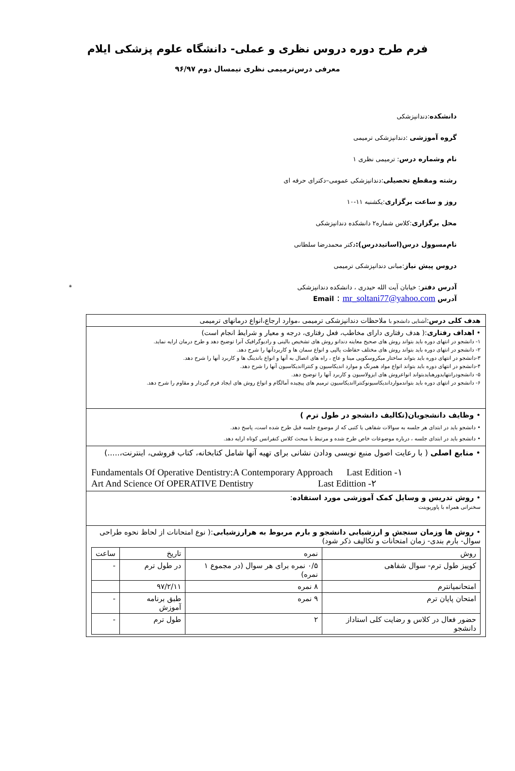فرم طرح دوره دروس نظری و عملی- دانشگاه علوم پزشکی ایلام
معرفی درس‌ترمیمی نظری نیمسال دوم ۹۶/۹۷
دانشکده:دندانپزشکی
گروه آموزشی :دندانپزشکی ترمیمی
نام وشماره درس: ترمیمی نظری ۱
رشته ومقطع تحصیلی:دندانپزشکی عمومی–دکترای حرفه ای
روز و ساعت برگزاری:یکشنبه ۱۱-۱۰
محل برگزاری:کلاس شماره۲ دانشکده دندانپزشکی
نام‌مسوول درس(اساتیددرس): دکتر محمدرضا سلطانی
دروس پیش نیاز:مبانی دندانپزشکی ترمیمی
آدرس دفتر: خیابان آیت الله حیدری ، دانشکده دندانپزشکی *
آدرس Email : mr_soltani77@yahoo.com
هدف کلی درس:آشنایی دانشجو با ملاحظات دندانپزشکی ترمیمی ،موارد ارجاع،انواع درمانهای ترمیمی
• اهداف رفتاری:( هدف رفتاری دارای مخاطب، فعل رفتاری، درجه و معیار و شرایط انجام است)
۱- دانشجو در انتهای دوره باید بتواند روش های صحیح معاینه دندانو روش های تشخیص بالینی و رادیوگرافیک آنرا توضیح دهد و طرح درمان ارایه نماید.
۲- دانشجو در انتهای دوره باید بتواند روش های مختلف حفاظت پالپی و انواع سمان ها و کاربردآنها را شرح دهد.
۳-دانشجو در انتهای دوره باید بتواند ساختار میکروسکوپی مینا و عاج ، راه های اتصال به آنها و انواع باندینگ ها و کاربرد آنها را شرح دهد.
۴-دانشجو در انتهای دوره باید بتواند انواع مواد همرنگ و موارد اندیکاسیون و کنترااندیکاسیون آنها را شرح دهد.
۵- دانشجودرانتهایدورهبایدبتواند انواعروش های ایزولاسیون و کاربرد آنها را توضیح دهد.
۶- دانشجو در انتهای دوره باید بتواندمواردانديكاسيونوكنترااندیکاسیون ترمیم های پیچیده آمالگام و انواع روش های ایجاد فرم گیردار و مقاوم را شرح دهد.
• وظایف دانشجویان(تکالیف دانشجو در طول ترم )
• دانشجو باید در ابتدای هر جلسه به سوالات شفاهی یا کتبی که از موضوع جلسه قبل طرح شده است، پاسخ دهد.
• دانشجو باید در ابتدای جلسه ، درباره موضوعات خاص طرح شده و مرتبط با مبحث کلاس کنفرانس کوتاه ارایه دهد.
• منابع اصلی ( با رعایت اصول منبع نویسی ودادن نشانی برای تهیه آنها شامل کتابخانه، کتاب فروشی، اینترنت،.....)
Fundamentals Of Operative Dentistry:A Contemporary Approach Last Edition -۱
Art And Science Of OPERATIVE Dentistry Last Edittion -۲
• روش تدریس و وسایل کمک آموزشی مورد استفاده:
سخنرانی همراه با پاورپوینت
• روش ها وزمان سنجش و ارزشیابی دانشجو و بارم مربوط به هرارزشیابی:( نوع امتحانات از لحاظ نحوه طراحی سوال- بارم بندی- زمان امتحانات و تکالیف ذکر شود)
| روش | نمره | تاریخ | ساعت |
| --- | --- | --- | --- |
| کوییز طول ترم- سوال شفاهی | ۰/۵ نمره برای هر سوال (در مجموع ۱ نمره) | در طول ترم | - |
| امتحانمیانترم | ۸ نمره | ۹۷/۲/۱۱ | |
| امتحان پایان ترم | ۹ نمره | طبق برنامه آموزش | - |
| حضور فعال در کلاس و رضایت کلی استاداز دانشجو | ۲ | طول ترم | - |